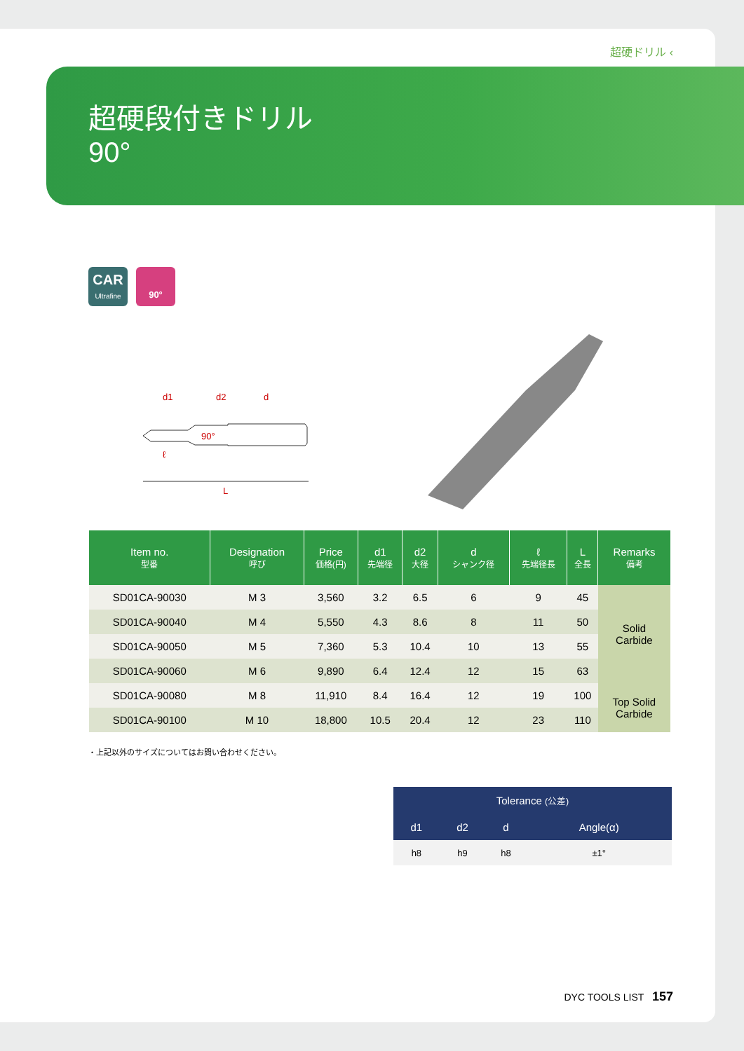超硬ドリル ‹
超硬段付きドリル
90°
CAR
Ultrafine
90°
d1
d2
d
90°
ℓ
L
| Item no. 型番 | Designation 呼び | Price 価格(円) | d1 先端径 | d2 大径 | d シャンク径 | ℓ 先端径長 | L 全長 | Remarks 備考 |
| --- | --- | --- | --- | --- | --- | --- | --- | --- |
| SD01CA-90030 | M 3 | 3,560 | 3.2 | 6.5 | 6 | 9 | 45 | Solid Carbide |
| SD01CA-90040 | M 4 | 5,550 | 4.3 | 8.6 | 8 | 11 | 50 | |
| SD01CA-90050 | M 5 | 7,360 | 5.3 | 10.4 | 10 | 13 | 55 | |
| SD01CA-90060 | M 6 | 9,890 | 6.4 | 12.4 | 12 | 15 | 63 | |
| SD01CA-90080 | M 8 | 11,910 | 8.4 | 16.4 | 12 | 19 | 100 | Top Solid Carbide |
| SD01CA-90100 | M 10 | 18,800 | 10.5 | 20.4 | 12 | 23 | 110 | |
・上記以外のサイズについてはお問い合わせください。
| Tolerance (公差) | | | |
| --- | --- | --- | --- |
| d1 | d2 | d | Angle(α) |
| h8 | h9 | h8 | ±1° |
DYC TOOLS LIST 157